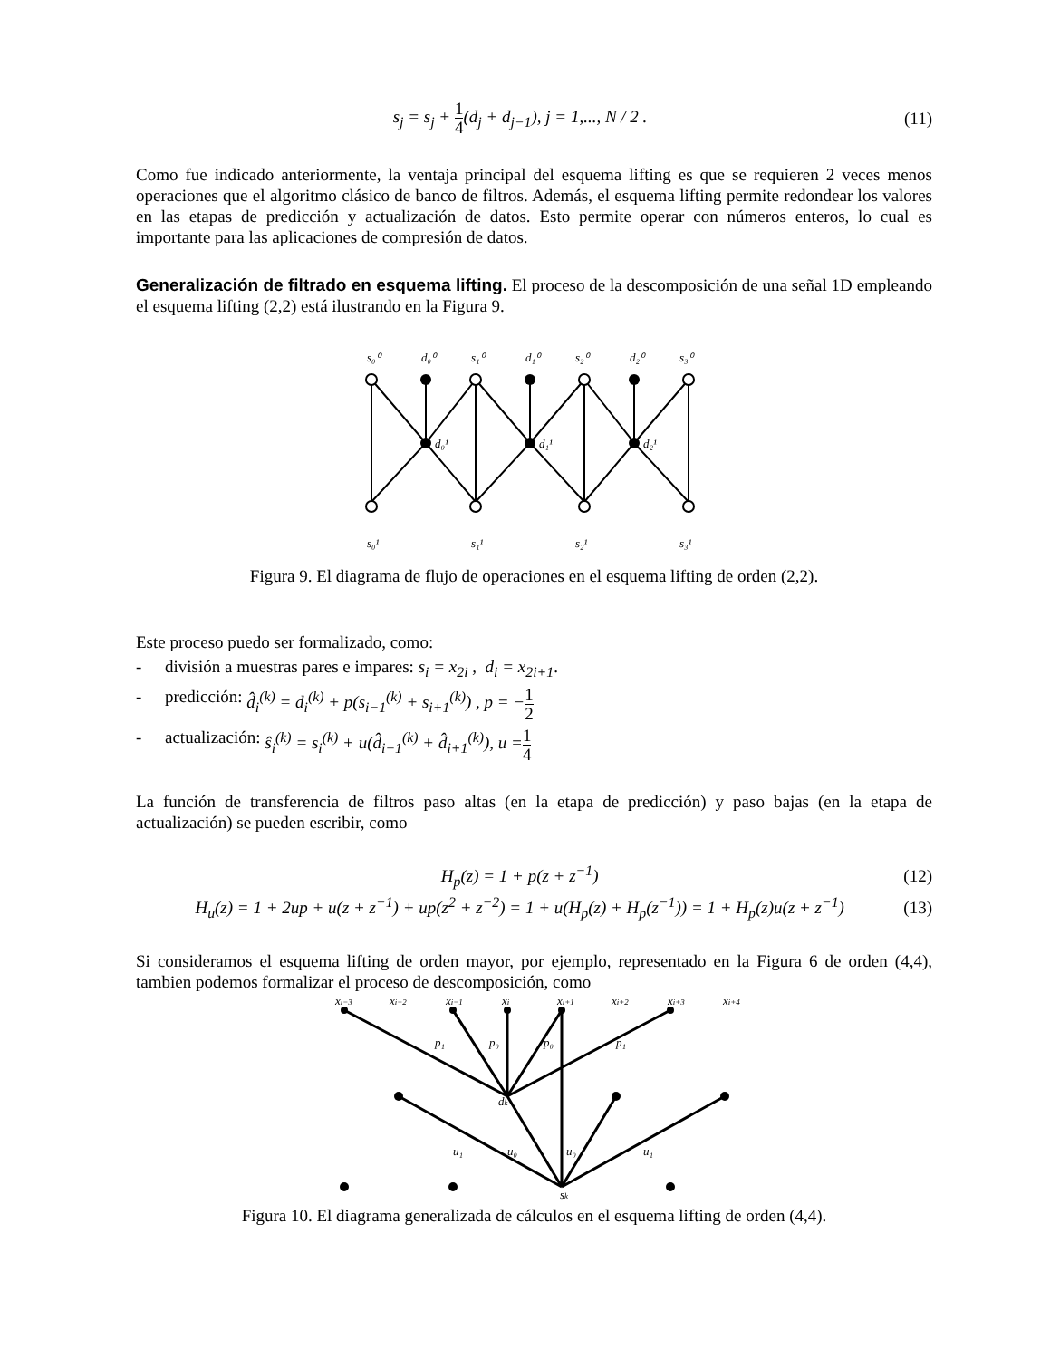s<sub>j</sub> = s<sub>j</sub> + 1 4(d<sub>j</sub> + d<sub>j−1</sub>), j = 1,..., N / 2 .
(11)
Como fue indicado anteriormente, la ventaja principal del esquema lifting es que se requieren 2 veces menos operaciones que el algoritmo clásico de banco de filtros. Además, el esquema lifting permite redondear los valores en las etapas de predicción y actualización de datos. Esto permite operar con números enteros, lo cual es importante para las aplicaciones de compresión de datos.
Generalización de filtrado en esquema lifting. El proceso de la descomposición de una señal 1D empleando el esquema lifting (2,2) está ilustrando en la Figura 9.
s₀⁰
d₀⁰
s₁⁰
d₁⁰
s₂⁰
d₂⁰
s₃⁰
s₀¹
s₁¹
s₂¹
s₃¹
d₀¹
d₁¹
d₂¹
Figura 9. El diagrama de flujo de operaciones en el esquema lifting de orden (2,2).
Este proceso puedo ser formalizado, como:
- división a muestras pares e impares: s<sub>i</sub> = x<sub>2i</sub> , d<sub>i</sub> = x<sub>2i+1</sub> .
- predicción: d̂<sub>i</sub><sup>(k)</sup> = d<sub>i</sub><sup>(k)</sup> + p(s<sub>i−1</sub><sup>(k)</sup> + s<sub>i+1</sub><sup>(k)</sup>) , p = − 1 2
- actualización: ŝ<sub>i</sub><sup>(k)</sup> = s<sub>i</sub><sup>(k)</sup> + u(d̂<sub>i−1</sub><sup>(k)</sup> + d̂<sub>i+1</sub><sup>(k)</sup>), u = 1 4
La función de transferencia de filtros paso altas (en la etapa de predicción) y paso bajas (en la etapa de actualización) se pueden escribir, como
H<sub>p</sub>(z) = 1 + p(z + z<sup>−1</sup>) (12)
H<sub>u</sub>(z) = 1 + 2up + u(z + z<sup>−1</sup>) + up(z<sup>2</sup> + z<sup>−2</sup>) = 1 + u(H<sub>p</sub>(z) + H<sub>p</sub>(z<sup>−1</sup>)) = 1 + H<sub>p</sub>(z)u(z + z<sup>−1</sup>)
(13)
Si consideramos el esquema lifting de orden mayor, por ejemplo, representado en la Figura 6 de orden (4,4), tambien podemos formalizar el proceso de descomposición, como
xi−3
xi−2
xi−1
xi
xi+1
xi+2
xi+3
xi+4
p₁
p₀
p₀
p₁
dk
u₁
u₀
u₀
u₁
sk
Figura 10. El diagrama generalizada de cálculos en el esquema lifting de orden (4,4).